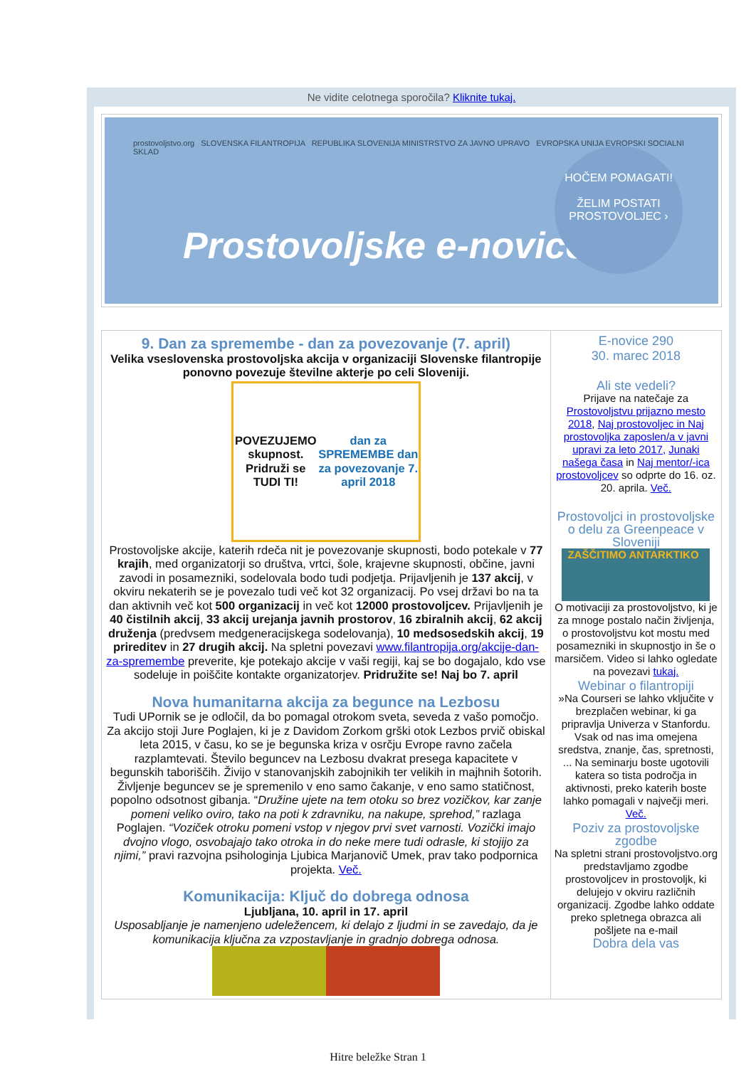Ne vidite celotnega sporočila? Kliknite tukaj.
prostovoljstvo.org SLOVENSKA FILANTROPIJA REPUBLIKA SLOVENIJA MINISTRSTVO ZA JAVNO UPRAVO EVROPSKA UNIJA EVROPSKI SOCIALNI SKLAD
Prostovoljske e-novice
HOČEM POMAGATI!
ŽELIM POSTATI PROSTOVOLJEC ›
9. Dan za spremembe - dan za povezovanje (7. april)
Velika vseslovenska prostovoljska akcija v organizaciji Slovenske filantropije ponovno povezuje številne akterje po celi Sloveniji.
POVEZUJEMO skupnost. Pridruži se TUDI TI! dan za SPREMEMBE dan za povezovanje 7. april 2018
Prostovoljske akcije, katerih rdeča nit je povezovanje skupnosti, bodo potekale v 77 krajih, med organizatorji so društva, vrtci, šole, krajevne skupnosti, občine, javni zavodi in posamezniki, sodelovala bodo tudi podjetja. Prijavljenih je 137 akcij, v okviru nekaterih se je povezalo tudi več kot 32 organizacij. Po vsej državi bo na ta dan aktivnih več kot 500 organizacij in več kot 12000 prostovoljcev. Prijavljenih je 40 čistilnih akcij, 33 akcij urejanja javnih prostorov, 16 zbiralnih akcij, 62 akcij druženja (predvsem medgeneracijskega sodelovanja), 10 medsosedskih akcij, 19 prireditev in 27 drugih akcij. Na spletni povezavi www.filantropija.org/akcije-dan-za-spremembe preverite, kje potekajo akcije v vaši regiji, kaj se bo dogajalo, kdo vse sodeluje in poiščite kontakte organizatorjev. Pridružite se! Naj bo 7. april
Nova humanitarna akcija za begunce na Lezbosu
Tudi UPornik se je odločil, da bo pomagal otrokom sveta, seveda z vašo pomočjo. Za akcijo stoji Jure Poglajen, ki je z Davidom Zorkom grški otok Lezbos prvič obiskal leta 2015, v času, ko se je begunska kriza v osrčju Evrope ravno začela razplamtevati. Število beguncev na Lezbosu dvakrat presega kapacitete v begunskih taboriščih. Živijo v stanovanjskih zabojnikih ter velikih in majhnih šotorih. Življenje beguncev se je spremenilo v eno samo čakanje, v eno samo statičnost, popolno odsotnost gibanja. “Družine ujete na tem otoku so brez vozičkov, kar zanje pomeni veliko oviro, tako na poti k zdravniku, na nakupe, sprehod,” razlaga Poglajen. “Voziček otroku pomeni vstop v njegov prvi svet varnosti. Vozički imajo dvojno vlogo, osvobajajo tako otroka in do neke mere tudi odrasle, ki stojijo za njimi,” pravi razvojna psihologinja Ljubica Marjanovič Umek, prav tako podpornica projekta. Več.
Komunikacija: Ključ do dobrega odnosa
Ljubljana, 10. april in 17. april
Usposabljanje je namenjeno udeležencem, ki delajo z ljudmi in se zavedajo, da je komunikacija ključna za vzpostavljanje in gradnjo dobrega odnosa.
E-novice 290
30. marec 2018
Ali ste vedeli?
Prijave na natečaje za Prostovoljstvu prijazno mesto 2018, Naj prostovoljec in Naj prostovoljka zaposlen/a v javni upravi za leto 2017, Junaki našega časa in Naj mentor/-ica prostovoljcev so odprte do 16. oz. 20. aprila. Več.
Prostovoljci in prostovoljske o delu za Greenpeace v Sloveniji
ZAŠČITIMO ANTARKTIKO
O motivaciji za prostovoljstvo, ki je za mnoge postalo način življenja, o prostovoljstvu kot mostu med posamezniki in skupnostjo in še o marsičem. Video si lahko ogledate na povezavi tukaj.
Webinar o filantropiji
»Na Courseri se lahko vključite v brezplačen webinar, ki ga pripravlja Univerza v Stanfordu. Vsak od nas ima omejena sredstva, znanje, čas, spretnosti, ... Na seminarju boste ugotovili katera so tista področja in aktivnosti, preko katerih boste lahko pomagali v največji meri. Več.
Poziv za prostovoljske zgodbe
Na spletni strani prostovoljstvo.org predstavljamo zgodbe prostovoljcev in prostovoljk, ki delujejo v okviru različnih organizacij. Zgodbe lahko oddate preko spletnega obrazca ali pošljete na e-mail
Dobra dela vas
Hitre beležke Stran 1